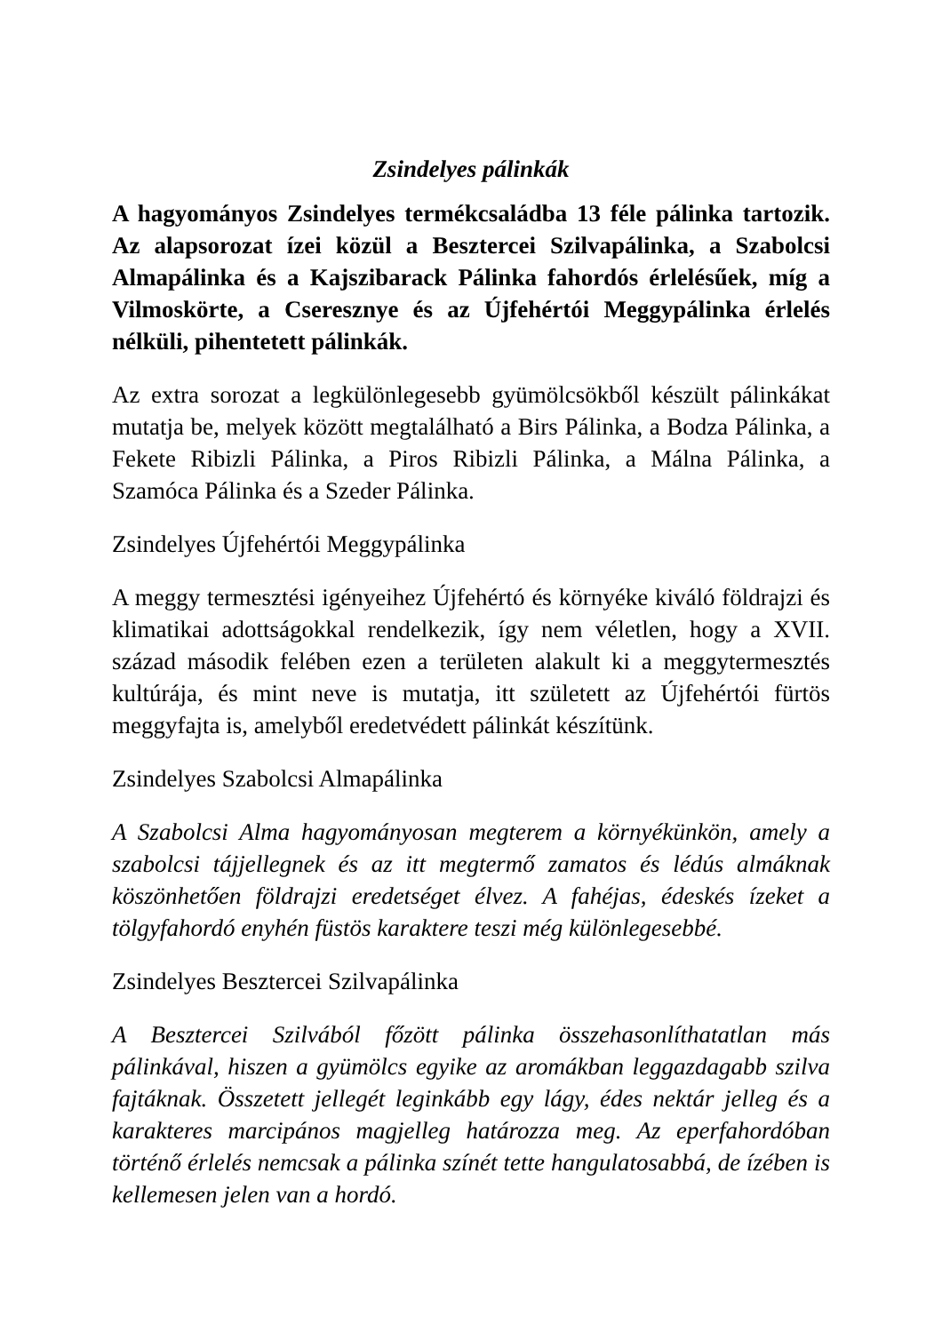Zsindelyes pálinkák
A hagyományos Zsindelyes termékcsaládba 13 féle pálinka tartozik. Az alapsorozat ízei közül a Besztercei Szilvapálinka, a Szabolcsi Almapálinka és a Kajszibarack Pálinka fahordós érlelésűek, míg a Vilmoskörte, a Cseresznye és az Újfehértói Meggypálinka érlelés nélküli, pihentetett pálinkák.
Az extra sorozat a legkülönlegesebb gyümölcsökből készült pálinkákat mutatja be, melyek között megtalálható a Birs Pálinka, a Bodza Pálinka, a Fekete Ribizli Pálinka, a Piros Ribizli Pálinka, a Málna Pálinka, a Szamóca Pálinka és a Szeder Pálinka.
Zsindelyes Újfehértói Meggypálinka
A meggy termesztési igényeihez Újfehértó és környéke kiváló földrajzi és klimatikai adottságokkal rendelkezik, így nem véletlen, hogy a XVII. század második felében ezen a területen alakult ki a meggytermesztés kultúrája, és mint neve is mutatja, itt született az Újfehértói fürtös meggyfajta is, amelyből eredetvédett pálinkát készítünk.
Zsindelyes Szabolcsi Almapálinka
A Szabolcsi Alma hagyományosan megterem a környékünkön, amely a szabolcsi tájjellegnek és az itt megtermő zamatos és lédús almáknak köszönhetően földrajzi eredetséget élvez. A fahéjas, édeskés ízeket a tölgyfahordó enyhén füstös karaktere teszi még különlegesebbé.
Zsindelyes Besztercei Szilvapálinka
A Besztercei Szilvából főzött pálinka összehasonlíthatatlan más pálinkával, hiszen a gyümölcs egyike az aromákban leggazdagabb szilva fajtáknak. Összetett jellegét leginkább egy lágy, édes nektár jelleg és a karakteres marcipános magjelleg határozza meg. Az eperfahordóban történő érlelés nemcsak a pálinka színét tette hangulatosabbá, de ízében is kellemesen jelen van a hordó.